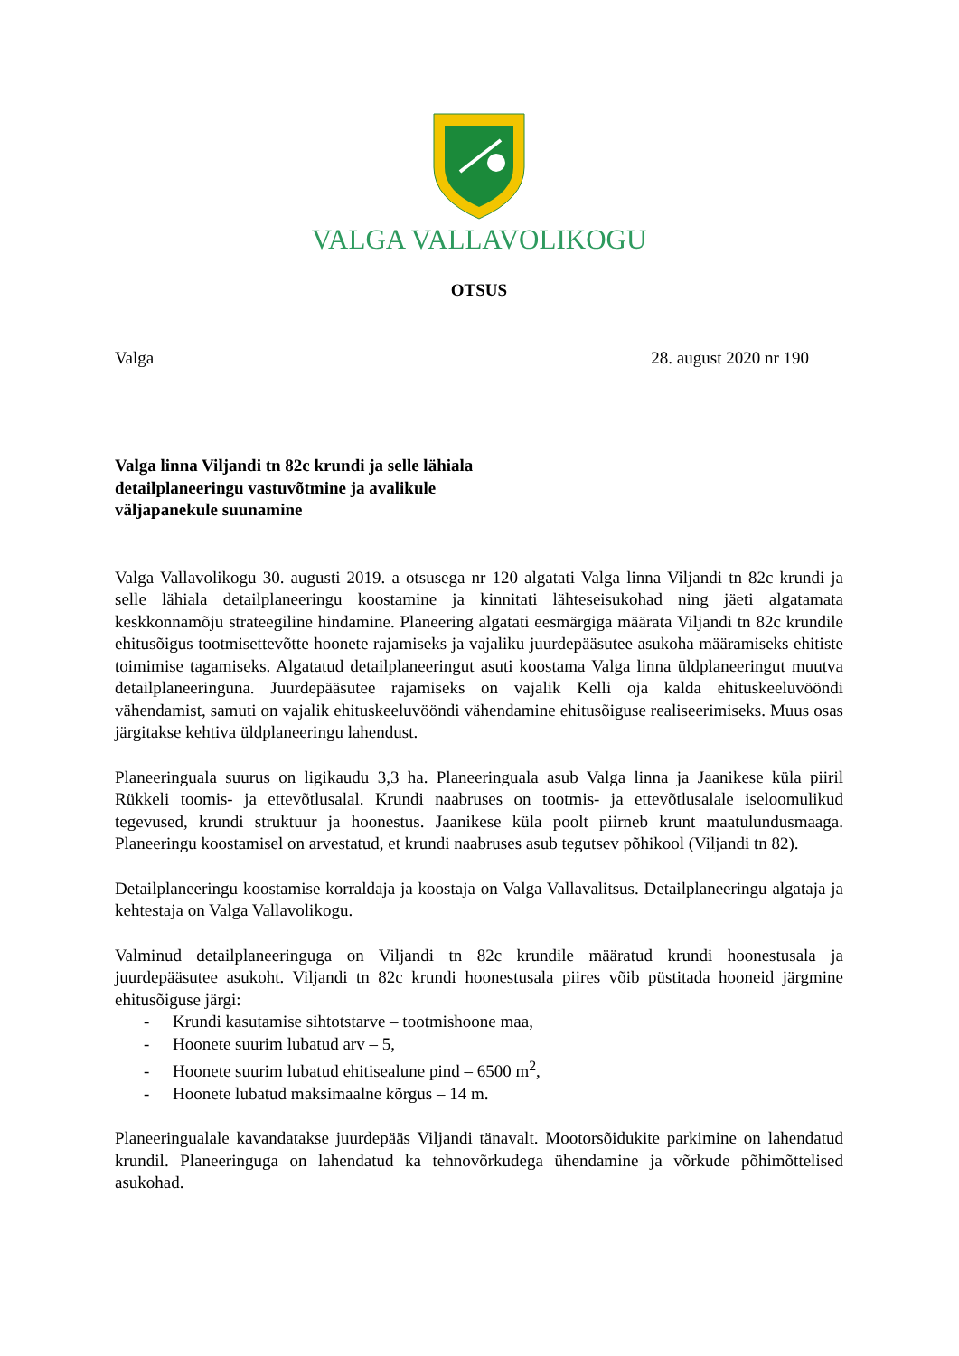VALGA VALLAVOLIKOGU
OTSUS
Valga 28. august 2020 nr 190
Valga linna Viljandi tn 82c krundi ja selle lähiala
detailplaneeringu vastuvõtmine ja avalikule
väljapanekule suunamine
Valga Vallavolikogu 30. augusti 2019. a otsusega nr 120 algatati Valga linna Viljandi tn 82c krundi ja selle lähiala detailplaneeringu koostamine ja kinnitati lähteseisukohad ning jäeti algatamata keskkonnamõju strateegiline hindamine. Planeering algatati eesmärgiga määrata Viljandi tn 82c krundile ehitusõigus tootmisettevõtte hoonete rajamiseks ja vajaliku juurdepääsutee asukoha määramiseks ehitiste toimimise tagamiseks. Algatatud detailplaneeringut asuti koostama Valga linna üldplaneeringut muutva detailplaneeringuna. Juurdepääsutee rajamiseks on vajalik Kelli oja kalda ehituskeeluvööndi vähendamist, samuti on vajalik ehituskeeluvööndi vähendamine ehitusõiguse realiseerimiseks. Muus osas järgitakse kehtiva üldplaneeringu lahendust.
Planeeringuala suurus on ligikaudu 3,3 ha. Planeeringuala asub Valga linna ja Jaanikese küla piiril Rükkeli toomis- ja ettevõtlusalal. Krundi naabruses on tootmis- ja ettevõtlusalale iseloomulikud tegevused, krundi struktuur ja hoonestus. Jaanikese küla poolt piirneb krunt maatulundusmaaga. Planeeringu koostamisel on arvestatud, et krundi naabruses asub tegutsev põhikool (Viljandi tn 82).
Detailplaneeringu koostamise korraldaja ja koostaja on Valga Vallavalitsus. Detailplaneeringu algataja ja kehtestaja on Valga Vallavolikogu.
Valminud detailplaneeringuga on Viljandi tn 82c krundile määratud krundi hoonestusala ja juurdepääsutee asukoht. Viljandi tn 82c krundi hoonestusala piires võib püstitada hooneid järgmine ehitusõiguse järgi:
- Krundi kasutamise sihtotstarve – tootmishoone maa,
- Hoonete suurim lubatud arv – 5,
- Hoonete suurim lubatud ehitisealune pind – 6500 m<sup>2</sup>,
- Hoonete lubatud maksimaalne kõrgus – 14 m.
Planeeringualale kavandatakse juurdepääs Viljandi tänavalt. Mootorsõidukite parkimine on lahendatud krundil. Planeeringuga on lahendatud ka tehnovõrkudega ühendamine ja võrkude põhimõttelised asukohad.